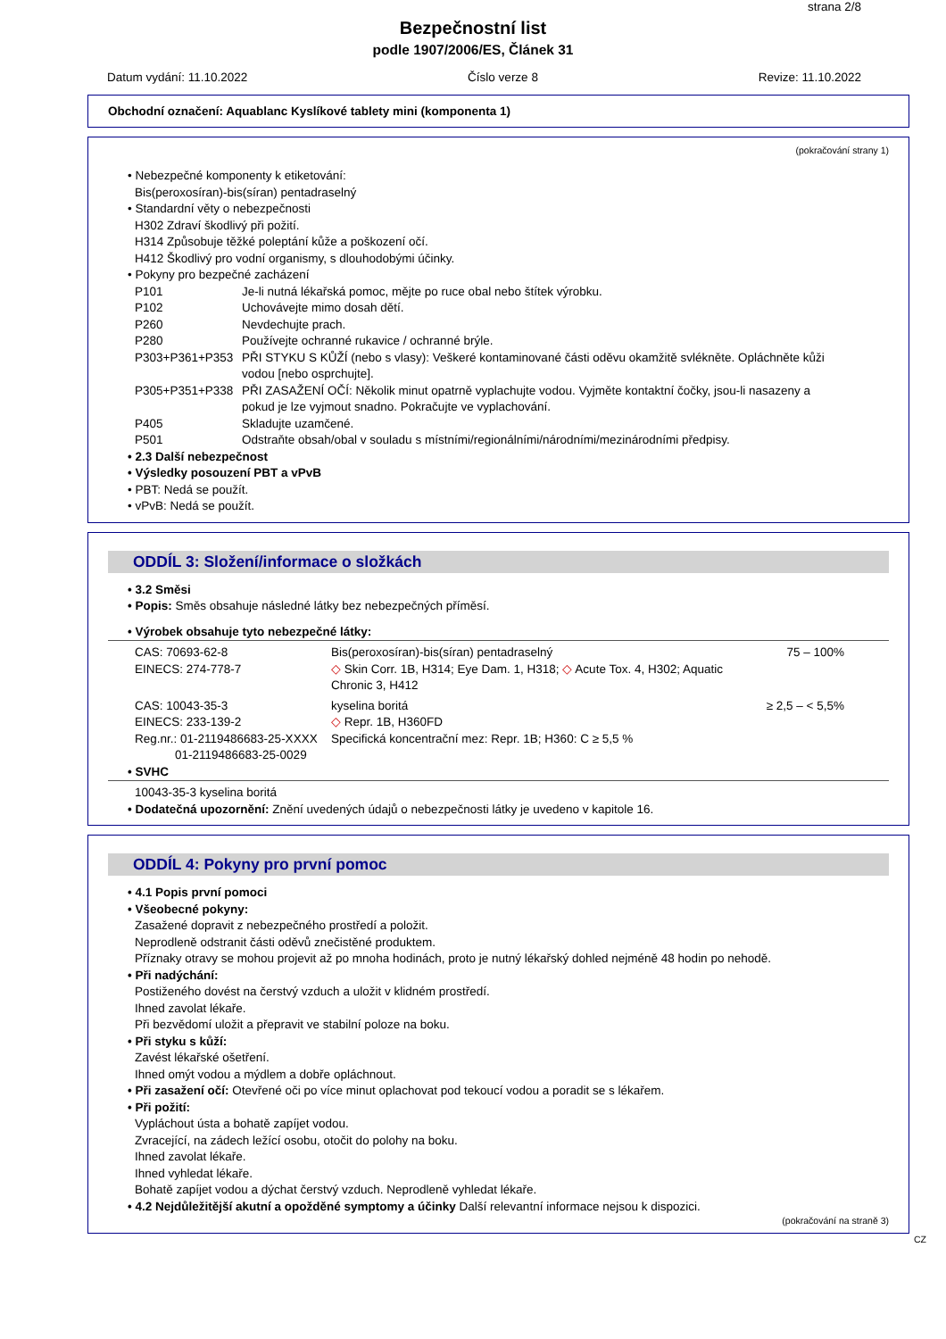strana 2/8
Bezpečnostní list
podle 1907/2006/ES, Článek 31
Datum vydání: 11.10.2022 Číslo verze 8 Revize: 11.10.2022
Obchodní označení: Aquablanc Kyslíkové tablety mini (komponenta 1)
(pokračování strany 1)
• Nebezpečné komponenty k etiketování:
Bis(peroxosíran)-bis(síran) pentadraselný
• Standardní věty o nebezpečnosti
H302 Zdraví škodlivý při požití.
H314 Způsobuje těžké poleptání kůže a poškození očí.
H412 Škodlivý pro vodní organismy, s dlouhodobými účinky.
• Pokyny pro bezpečné zacházení
| P101 | Je-li nutná lékařská pomoc, mějte po ruce obal nebo štítek výrobku. |
| P102 | Uchovávejte mimo dosah dětí. |
| P260 | Nevdechujte prach. |
| P280 | Používejte ochranné rukavice / ochranné brýle. |
| P303+P361+P353 | PŘI STYKU S KŮŽÍ (nebo s vlasy): Veškeré kontaminované části oděvu okamžitě svlékněte. Opláchněte kůži vodou [nebo osprchujte]. |
| P305+P351+P338 | PŘI ZASAŽENÍ OČÍ: Několik minut opatrně vyplachujte vodou. Vyjměte kontaktní čočky, jsou-li nasazeny a pokud je lze vyjmout snadno. Pokračujte ve vyplachování. |
| P405 | Skladujte uzamčené. |
| P501 | Odstraňte obsah/obal v souladu s místními/regionálními/národními/mezinárodními předpisy. |
• 2.3 Další nebezpečnost
• Výsledky posouzení PBT a vPvB
• PBT: Nedá se použít.
• vPvB: Nedá se použít.
ODDÍL 3: Složení/informace o složkách
• 3.2 Směsi
• Popis: Směs obsahuje následné látky bez nebezpečných příměsí.
• Výrobek obsahuje tyto nebezpečné látky:
| CAS: 70693-62-8 EINECS: 274-778-7 | Bis(peroxosíran)-bis(síran) pentadraselný ◇ Skin Corr. 1B, H314; Eye Dam. 1, H318; ◇ Acute Tox. 4, H302; Aquatic Chronic 3, H412 | 75 – 100% |
| CAS: 10043-35-3 EINECS: 233-139-2 Reg.nr.: 01-2119486683-25-XXXX 01-2119486683-25-0029 | kyselina boritá ◇ Repr. 1B, H360FD Specifická koncentrační mez: Repr. 1B; H360: C ≥ 5,5 % | ≥ 2,5 – < 5,5% |
• SVHC
10043-35-3 kyselina boritá
• Dodatečná upozornění: Znění uvedených údajů o nebezpečnosti látky je uvedeno v kapitole 16.
ODDÍL 4: Pokyny pro první pomoc
• 4.1 Popis první pomoci
• Všeobecné pokyny:
Zasažené dopravit z nebezpečného prostředí a položit.
Neprodleně odstranit části oděvů znečistěné produktem.
Příznaky otravy se mohou projevit až po mnoha hodinách, proto je nutný lékařský dohled nejméně 48 hodin po nehodě.
• Při nadýchání:
Postiženého dovést na čerstvý vzduch a uložit v klidném prostředí.
Ihned zavolat lékaře.
Při bezvědomí uložit a přepravit ve stabilní poloze na boku.
• Při styku s kůží:
Zavést lékařské ošetření.
Ihned omýt vodou a mýdlem a dobře opláchnout.
• Při zasažení očí: Otevřené oči po více minut oplachovat pod tekoucí vodou a poradit se s lékařem.
• Při požití:
Vypláchout ústa a bohatě zapíjet vodou.
Zvracející, na zádech ležící osobu, otočit do polohy na boku.
Ihned zavolat lékaře.
Ihned vyhledat lékaře.
Bohatě zapíjet vodou a dýchat čerstvý vzduch. Neprodleně vyhledat lékaře.
• 4.2 Nejdůležitější akutní a opožděné symptomy a účinky Další relevantní informace nejsou k dispozici.
(pokračování na straně 3)
CZ